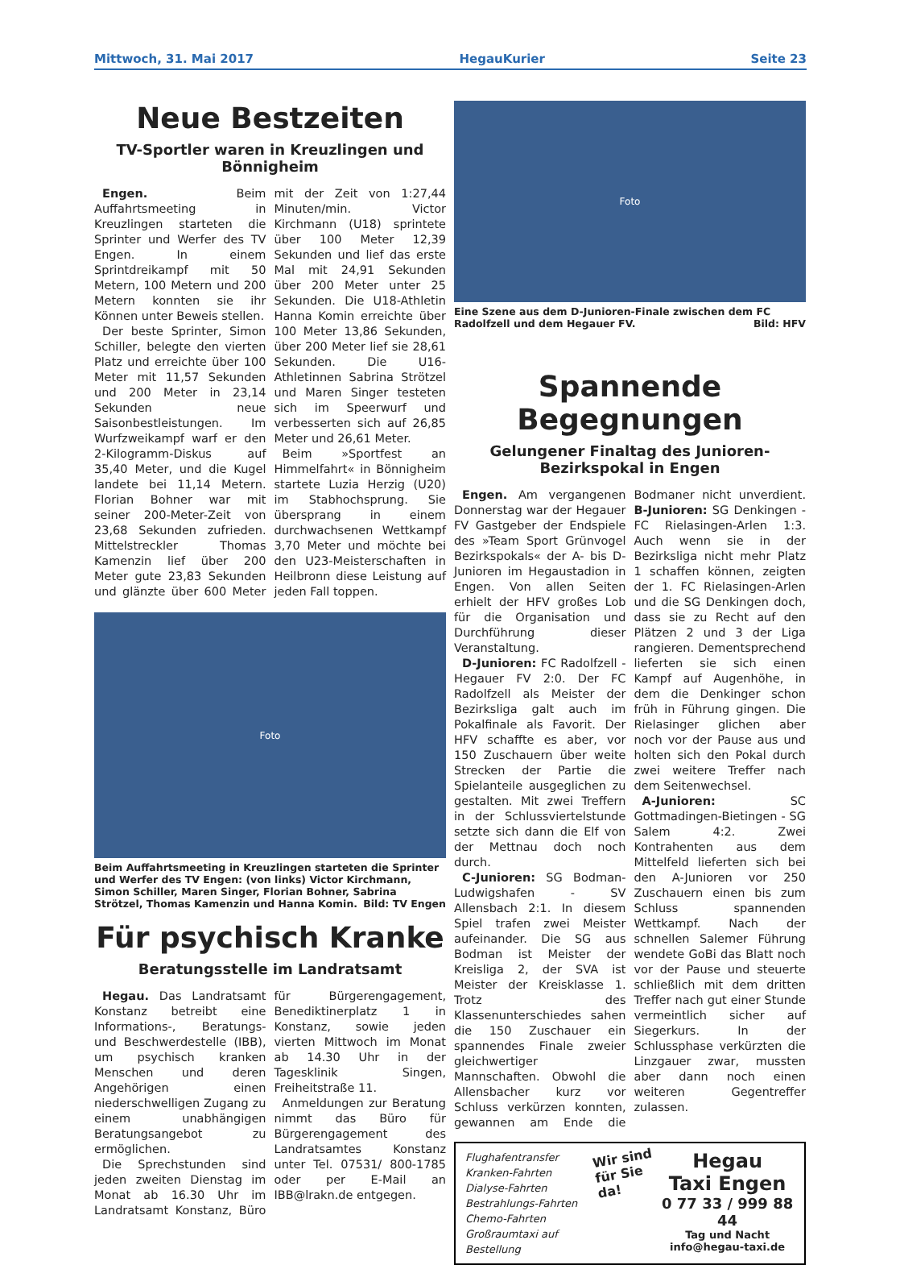Mittwoch, 31. Mai 2017 HegauKurier Seite 23
Neue Bestzeiten
TV-Sportler waren in Kreuzlingen und Bönnigheim
Engen. Beim Auffahrtsmeeting in Kreuzlingen starteten die Sprinter und Werfer des TV Engen. In einem Sprintdreikampf mit 50 Metern, 100 Metern und 200 Metern konnten sie ihr Können unter Beweis stellen.
Der beste Sprinter, Simon Schiller, belegte den vierten Platz und erreichte über 100 Meter mit 11,57 Sekunden und 200 Meter in 23,14 Sekunden neue Saisonbestleistungen. Im Wurfzweikampf warf er den 2-Kilogramm-Diskus auf 35,40 Meter, und die Kugel landete bei 11,14 Metern. Florian Bohner war mit seiner 200-Meter-Zeit von 23,68 Sekunden zufrieden. Mittelstreckler Thomas Kamenzin lief über 200 Meter gute 23,83 Sekunden und glänzte über 600 Meter mit der Zeit von 1:27,44 Minuten/min. Victor Kirchmann (U18) sprintete über 100 Meter 12,39 Sekunden und lief das erste Mal mit 24,91 Sekunden über 200 Meter unter 25 Sekunden. Die U18-Athletin Hanna Komin erreichte über 100 Meter 13,86 Sekunden, über 200 Meter lief sie 28,61 Sekunden. Die U16-Athletinnen Sabrina Strötzel und Maren Singer testeten sich im Speerwurf und verbesserten sich auf 26,85 Meter und 26,61 Meter.
Beim »Sportfest an Himmelfahrt« in Bönnigheim startete Luzia Herzig (U20) im Stabhochsprung. Sie übersprang in einem durchwachsenen Wettkampf 3,70 Meter und möchte bei den U23-Meisterschaften in Heilbronn diese Leistung auf jeden Fall toppen.
Foto
Beim Auffahrtsmeeting in Kreuzlingen starteten die Sprinter und Werfer des TV Engen: (von links) Victor Kirchmann, Simon Schiller, Maren Singer, Florian Bohner, Sabrina Strötzel, Thomas Kamenzin und Hanna Komin. Bild: TV Engen
Für psychisch Kranke
Beratungsstelle im Landratsamt
Hegau. Das Landratsamt Konstanz betreibt eine Informations-, Beratungs- und Beschwerdestelle (IBB), um psychisch kranken Menschen und deren Angehörigen einen niederschwelligen Zugang zu einem unabhängigen Beratungsangebot zu ermöglichen.
Die Sprechstunden sind jeden zweiten Dienstag im Monat ab 16.30 Uhr im Landratsamt Konstanz, Büro für Bürgerengagement, Benediktinerplatz 1 in Konstanz, sowie jeden vierten Mittwoch im Monat ab 14.30 Uhr in der Tagesklinik Singen, Freiheitstraße 11.
Anmeldungen zur Beratung nimmt das Büro für Bürgerengagement des Landratsamtes Konstanz unter Tel. 07531/ 800-1785 oder per E-Mail an IBB@lrakn.de entgegen.
Foto
Eine Szene aus dem D-Junioren-Finale zwischen dem FC Radolfzell und dem Hegauer FV. Bild: HFV
Spannende Begegnungen
Gelungener Finaltag des Junioren-Bezirkspokal in Engen
Engen. Am vergangenen Donnerstag war der Hegauer FV Gastgeber der Endspiele des »Team Sport Grünvogel Bezirkspokals« der A- bis D-Junioren im Hegaustadion in Engen. Von allen Seiten erhielt der HFV großes Lob für die Organisation und Durchführung dieser Veranstaltung.
D-Junioren: FC Radolfzell - Hegauer FV 2:0. Der FC Radolfzell als Meister der Bezirksliga galt auch im Pokalfinale als Favorit. Der HFV schaffte es aber, vor 150 Zuschauern über weite Strecken der Partie die Spielanteile ausgeglichen zu gestalten. Mit zwei Treffern in der Schlussviertelstunde setzte sich dann die Elf von der Mettnau doch noch durch.
C-Junioren: SG Bodman-Ludwigshafen - SV Allensbach 2:1. In diesem Spiel trafen zwei Meister aufeinander. Die SG aus Bodman ist Meister der Kreisliga 2, der SVA ist Meister der Kreisklasse 1. Trotz des Klassenunterschiedes sahen die 150 Zuschauer ein spannendes Finale zweier gleichwertiger Mannschaften. Obwohl die Allensbacher kurz vor Schluss verkürzen konnten, gewannen am Ende die Bodmaner nicht unverdient. B-Junioren: SG Denkingen - FC Rielasingen-Arlen 1:3. Auch wenn sie in der Bezirksliga nicht mehr Platz 1 schaffen können, zeigten der 1. FC Rielasingen-Arlen und die SG Denkingen doch, dass sie zu Recht auf den Plätzen 2 und 3 der Liga rangieren. Dementsprechend lieferten sie sich einen Kampf auf Augenhöhe, in dem die Denkinger schon früh in Führung gingen. Die Rielasinger glichen aber noch vor der Pause aus und holten sich den Pokal durch zwei weitere Treffer nach dem Seitenwechsel.
A-Junioren: SC Gottmadingen-Bietingen - SG Salem 4:2. Zwei Kontrahenten aus dem Mittelfeld lieferten sich bei den A-Junioren vor 250 Zuschauern einen bis zum Schluss spannenden Wettkampf. Nach der schnellen Salemer Führung wendete GoBi das Blatt noch vor der Pause und steuerte schließlich mit dem dritten Treffer nach gut einer Stunde vermeintlich sicher auf Siegerkurs. In der Schlussphase verkürzten die Linzgauer zwar, mussten aber dann noch einen weiteren Gegentreffer zulassen.
Flughafentransfer
Kranken-Fahrten
Dialyse-Fahrten
Bestrahlungs-Fahrten
Chemo-Fahrten
Großraumtaxi auf Bestellung
Wir sind
für Sie da!
Hegau
Taxi Engen
0 77 33 / 999 88 44
Tag und Nacht
info@hegau-taxi.de